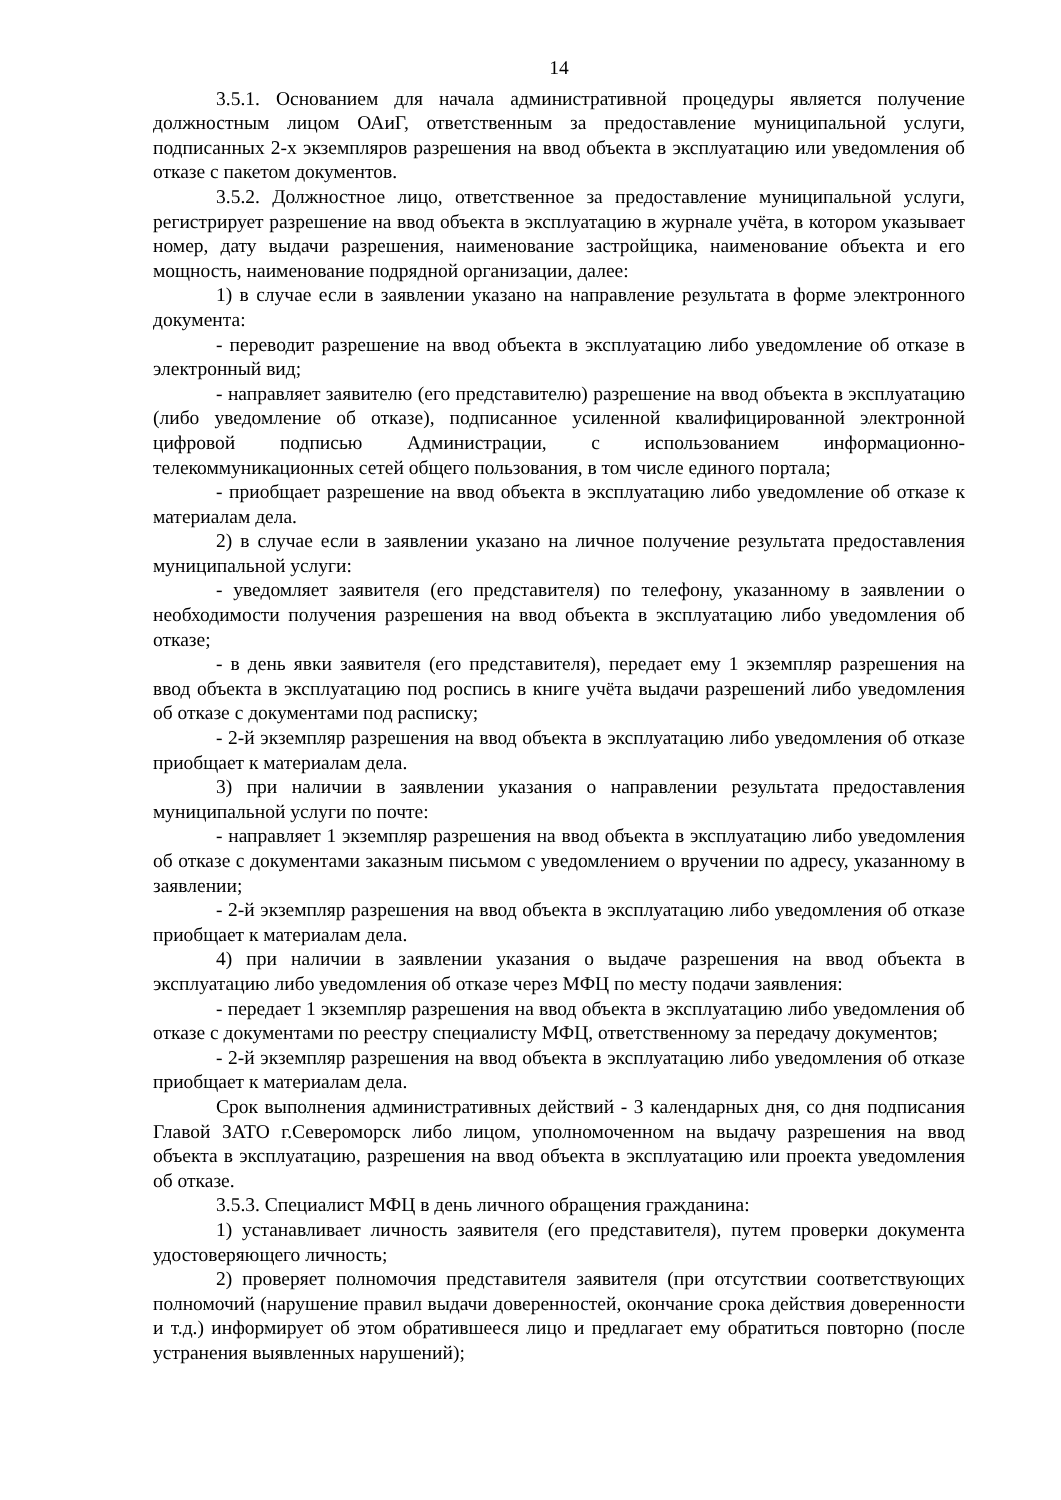14
3.5.1. Основанием для начала административной процедуры является получение должностным лицом ОАиГ, ответственным за предоставление муниципальной услуги, подписанных 2-х экземпляров разрешения на ввод объекта в эксплуатацию или уведомления об отказе с пакетом документов.
3.5.2. Должностное лицо, ответственное за предоставление муниципальной услуги, регистрирует разрешение на ввод объекта в эксплуатацию в журнале учёта, в котором указывает номер, дату выдачи разрешения, наименование застройщика, наименование объекта и его мощность, наименование подрядной организации, далее:
1) в случае если в заявлении указано на направление результата в форме электронного документа:
- переводит разрешение на ввод объекта в эксплуатацию либо уведомление об отказе в электронный вид;
- направляет заявителю (его представителю) разрешение на ввод объекта в эксплуатацию (либо уведомление об отказе), подписанное усиленной квалифицированной электронной цифровой подписью Администрации, с использованием информационно-телекоммуникационных сетей общего пользования, в том числе единого портала;
- приобщает разрешение на ввод объекта в эксплуатацию либо уведомление об отказе к материалам дела.
2) в случае если в заявлении указано на личное получение результата предоставления муниципальной услуги:
- уведомляет заявителя (его представителя) по телефону, указанному в заявлении о необходимости получения разрешения на ввод объекта в эксплуатацию либо уведомления об отказе;
- в день явки заявителя (его представителя), передает ему 1 экземпляр разрешения на ввод объекта в эксплуатацию под роспись в книге учёта выдачи разрешений либо уведомления об отказе с документами под расписку;
- 2-й экземпляр разрешения на ввод объекта в эксплуатацию либо уведомления об отказе приобщает к материалам дела.
3) при наличии в заявлении указания о направлении результата предоставления муниципальной услуги по почте:
- направляет 1 экземпляр разрешения на ввод объекта в эксплуатацию либо уведомления об отказе с документами заказным письмом с уведомлением о вручении по адресу, указанному в заявлении;
- 2-й экземпляр разрешения на ввод объекта в эксплуатацию либо уведомления об отказе приобщает к материалам дела.
4) при наличии в заявлении указания о выдаче разрешения на ввод объекта в эксплуатацию либо уведомления об отказе через МФЦ по месту подачи заявления:
- передает 1 экземпляр разрешения на ввод объекта в эксплуатацию либо уведомления об отказе с документами по реестру специалисту МФЦ, ответственному за передачу документов;
- 2-й экземпляр разрешения на ввод объекта в эксплуатацию либо уведомления об отказе приобщает к материалам дела.
Срок выполнения административных действий - 3 календарных дня, со дня подписания Главой ЗАТО г.Североморск либо лицом, уполномоченном на выдачу разрешения на ввод объекта в эксплуатацию, разрешения на ввод объекта в эксплуатацию или проекта уведомления об отказе.
3.5.3. Специалист МФЦ в день личного обращения гражданина:
1) устанавливает личность заявителя (его представителя), путем проверки документа удостоверяющего личность;
2) проверяет полномочия представителя заявителя (при отсутствии соответствующих полномочий (нарушение правил выдачи доверенностей, окончание срока действия доверенности и т.д.) информирует об этом обратившееся лицо и предлагает ему обратиться повторно (после устранения выявленных нарушений);